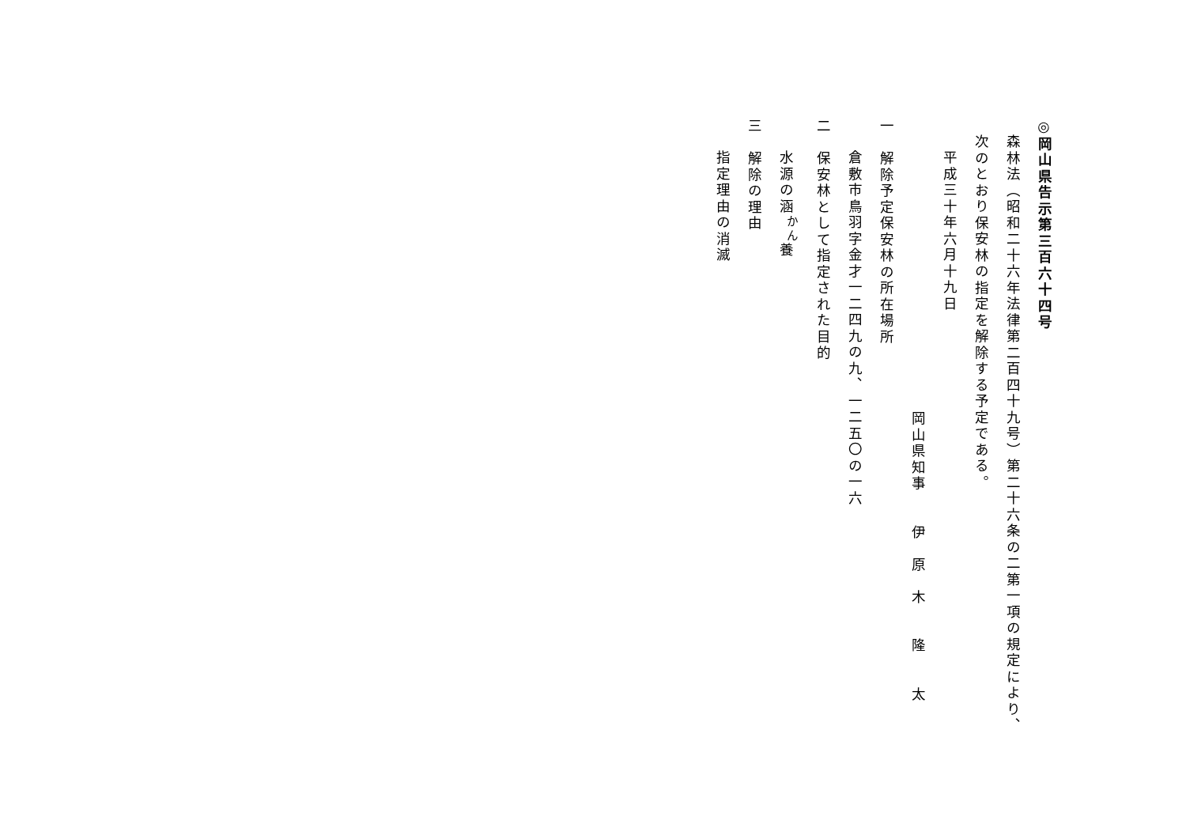◎岡山県告示第三百六十四号
森林法（昭和二十六年法律第二百四十九号）第二十六条の二第一項の規定により、次のとおり保安林の指定を解除する予定である。
平成三十年六月十九日
岡山県知事　　伊　原　木　　隆　　太
一　解除予定保安林の所在場所
倉敷市鳥羽字金才一二四九の九、一二五〇の一六
二　保安林として指定された目的
水源の涵<sup>かん</sup>養
三　解除の理由
指定理由の消滅